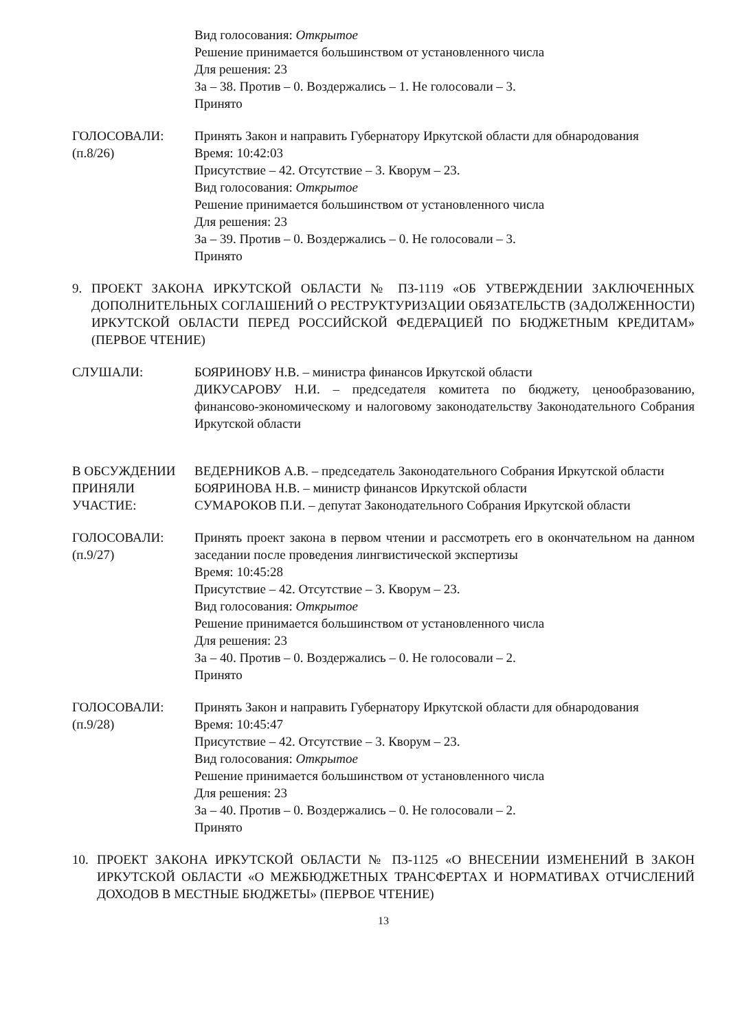Вид голосования: Открытое
Решение принимается большинством от установленного числа
Для решения: 23
За – 38. Против – 0. Воздержались – 1. Не голосовали – 3.
Принято
ГОЛОСОВАЛИ:
(п.8/26)
Принять Закон и направить Губернатору Иркутской области для обнародования
Время: 10:42:03
Присутствие – 42. Отсутствие – 3. Кворум – 23.
Вид голосования: Открытое
Решение принимается большинством от установленного числа
Для решения: 23
За – 39. Против – 0. Воздержались – 0. Не голосовали – 3.
Принято
9. ПРОЕКТ ЗАКОНА ИРКУТСКОЙ ОБЛАСТИ № ПЗ-1119 «ОБ УТВЕРЖДЕНИИ ЗАКЛЮЧЕННЫХ ДОПОЛНИТЕЛЬНЫХ СОГЛАШЕНИЙ О РЕСТРУКТУРИЗАЦИИ ОБЯЗАТЕЛЬСТВ (ЗАДОЛЖЕННОСТИ) ИРКУТСКОЙ ОБЛАСТИ ПЕРЕД РОССИЙСКОЙ ФЕДЕРАЦИЕЙ ПО БЮДЖЕТНЫМ КРЕДИТАМ» (ПЕРВОЕ ЧТЕНИЕ)
СЛУШАЛИ: БОЯРИНОВУ Н.В. – министра финансов Иркутской области
ДИКУСАРОВУ Н.И. – председателя комитета по бюджету, ценообразованию, финансово-экономическому и налоговому законодательству Законодательного Собрания Иркутской области
В ОБСУЖДЕНИИ ПРИНЯЛИ УЧАСТИЕ:
ВЕДЕРНИКОВ А.В. – председатель Законодательного Собрания Иркутской области
БОЯРИНОВА Н.В. – министр финансов Иркутской области
СУМАРОКОВ П.И. – депутат Законодательного Собрания Иркутской области
ГОЛОСОВАЛИ:
(п.9/27)
Принять проект закона в первом чтении и рассмотреть его в окончательном на данном заседании после проведения лингвистической экспертизы
Время: 10:45:28
Присутствие – 42. Отсутствие – 3. Кворум – 23.
Вид голосования: Открытое
Решение принимается большинством от установленного числа
Для решения: 23
За – 40. Против – 0. Воздержались – 0. Не голосовали – 2.
Принято
ГОЛОСОВАЛИ:
(п.9/28)
Принять Закон и направить Губернатору Иркутской области для обнародования
Время: 10:45:47
Присутствие – 42. Отсутствие – 3. Кворум – 23.
Вид голосования: Открытое
Решение принимается большинством от установленного числа
Для решения: 23
За – 40. Против – 0. Воздержались – 0. Не голосовали – 2.
Принято
10. ПРОЕКТ ЗАКОНА ИРКУТСКОЙ ОБЛАСТИ № ПЗ-1125 «О ВНЕСЕНИИ ИЗМЕНЕНИЙ В ЗАКОН ИРКУТСКОЙ ОБЛАСТИ «О МЕЖБЮДЖЕТНЫХ ТРАНСФЕРТАХ И НОРМАТИВАХ ОТЧИСЛЕНИЙ ДОХОДОВ В МЕСТНЫЕ БЮДЖЕТЫ» (ПЕРВОЕ ЧТЕНИЕ)
13